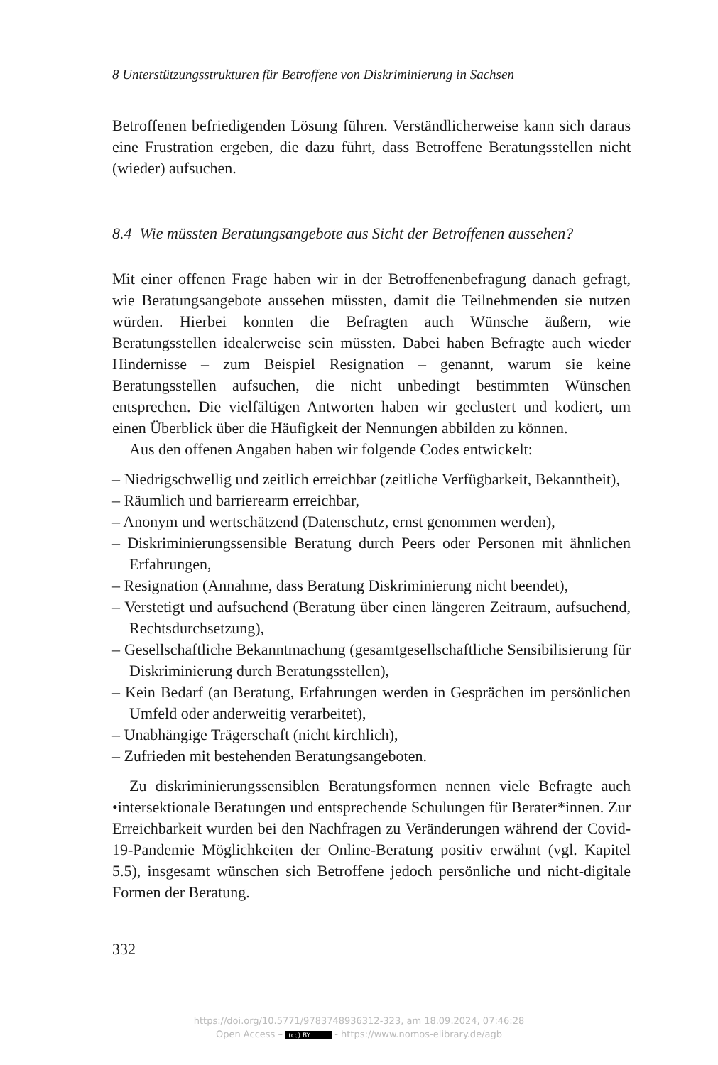8 Unterstützungsstrukturen für Betroffene von Diskriminierung in Sachsen
Betroffenen befriedigenden Lösung führen. Verständlicherweise kann sich daraus eine Frustration ergeben, die dazu führt, dass Betroffene Beratungsstellen nicht (wieder) aufsuchen.
8.4 Wie müssten Beratungsangebote aus Sicht der Betroffenen aussehen?
Mit einer offenen Frage haben wir in der Betroffenenbefragung danach gefragt, wie Beratungsangebote aussehen müssten, damit die Teilnehmenden sie nutzen würden. Hierbei konnten die Befragten auch Wünsche äußern, wie Beratungsstellen idealerweise sein müssten. Dabei haben Befragte auch wieder Hindernisse – zum Beispiel Resignation – genannt, warum sie keine Beratungsstellen aufsuchen, die nicht unbedingt bestimmten Wünschen entsprechen. Die vielfältigen Antworten haben wir geclustert und kodiert, um einen Überblick über die Häufigkeit der Nennungen abbilden zu können.
Aus den offenen Angaben haben wir folgende Codes entwickelt:
– Niedrigschwellig und zeitlich erreichbar (zeitliche Verfügbarkeit, Bekanntheit),
– Räumlich und barrierearm erreichbar,
– Anonym und wertschätzend (Datenschutz, ernst genommen werden),
– Diskriminierungssensible Beratung durch Peers oder Personen mit ähnlichen Erfahrungen,
– Resignation (Annahme, dass Beratung Diskriminierung nicht beendet),
– Verstetigt und aufsuchend (Beratung über einen längeren Zeitraum, aufsuchend, Rechtsdurchsetzung),
– Gesellschaftliche Bekanntmachung (gesamtgesellschaftliche Sensibilisierung für Diskriminierung durch Beratungsstellen),
– Kein Bedarf (an Beratung, Erfahrungen werden in Gesprächen im persönlichen Umfeld oder anderweitig verarbeitet),
– Unabhängige Trägerschaft (nicht kirchlich),
– Zufrieden mit bestehenden Beratungsangeboten.
Zu diskriminierungssensiblen Beratungsformen nennen viele Befragte auch •intersektionale Beratungen und entsprechende Schulungen für Berater*innen. Zur Erreichbarkeit wurden bei den Nachfragen zu Veränderungen während der Covid-19-Pandemie Möglichkeiten der Online-Beratung positiv erwähnt (vgl. Kapitel 5.5), insgesamt wünschen sich Betroffene jedoch persönliche und nicht-digitale Formen der Beratung.
332
https://doi.org/10.5771/9783748936312-323, am 18.09.2024, 07:46:28
Open Access – (cc) BY - https://www.nomos-elibrary.de/agb